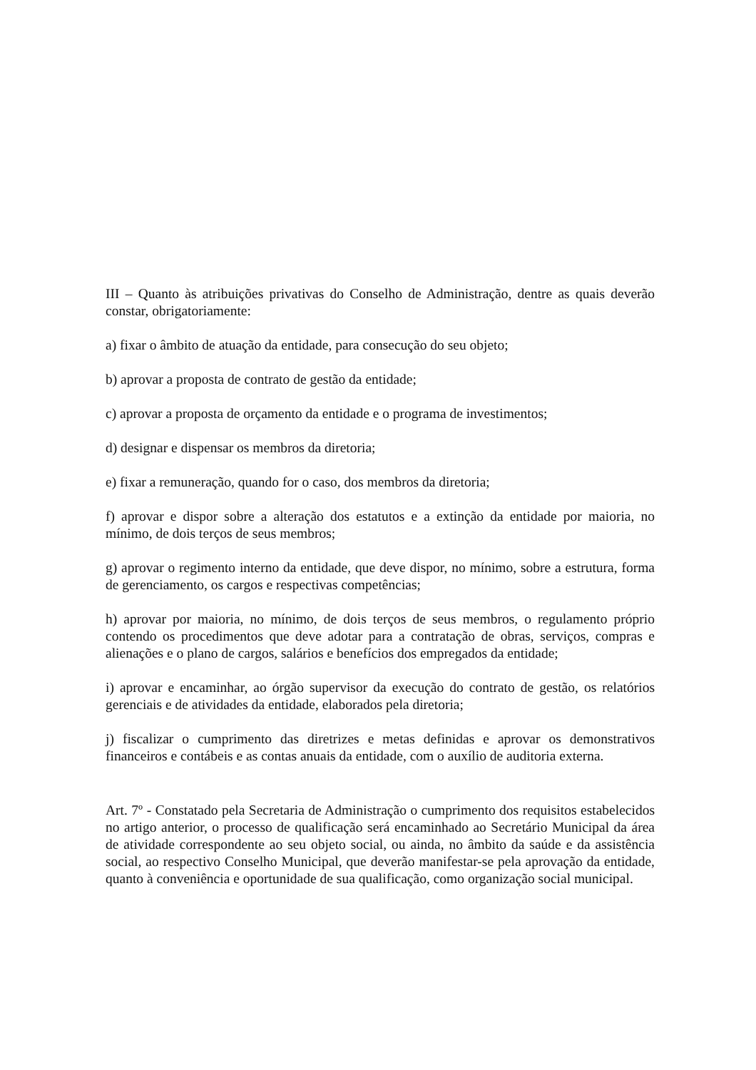III – Quanto às atribuições privativas do Conselho de Administração, dentre as quais deverão constar, obrigatoriamente:
a) fixar o âmbito de atuação da entidade, para consecução do seu objeto;
b) aprovar a proposta de contrato de gestão da entidade;
c) aprovar a proposta de orçamento da entidade e o programa de investimentos;
d) designar e dispensar os membros da diretoria;
e) fixar a remuneração, quando for o caso, dos membros da diretoria;
f) aprovar e dispor sobre a alteração dos estatutos e a extinção da entidade por maioria, no mínimo, de dois terços de seus membros;
g) aprovar o regimento interno da entidade, que deve dispor, no mínimo, sobre a estrutura, forma de gerenciamento, os cargos e respectivas competências;
h) aprovar por maioria, no mínimo, de dois terços de seus membros, o regulamento próprio contendo os procedimentos que deve adotar para a contratação de obras, serviços, compras e alienações e o plano de cargos, salários e benefícios dos empregados da entidade;
i) aprovar e encaminhar, ao órgão supervisor da execução do contrato de gestão, os relatórios gerenciais e de atividades da entidade, elaborados pela diretoria;
j) fiscalizar o cumprimento das diretrizes e metas definidas e aprovar os demonstrativos financeiros e contábeis e as contas anuais da entidade, com o auxílio de auditoria externa.
Art. 7º - Constatado pela Secretaria de Administração o cumprimento dos requisitos estabelecidos no artigo anterior, o processo de qualificação será encaminhado ao Secretário Municipal da área de atividade correspondente ao seu objeto social, ou ainda, no âmbito da saúde e da assistência social, ao respectivo Conselho Municipal, que deverão manifestar-se pela aprovação da entidade, quanto à conveniência e oportunidade de sua qualificação, como organização social municipal.